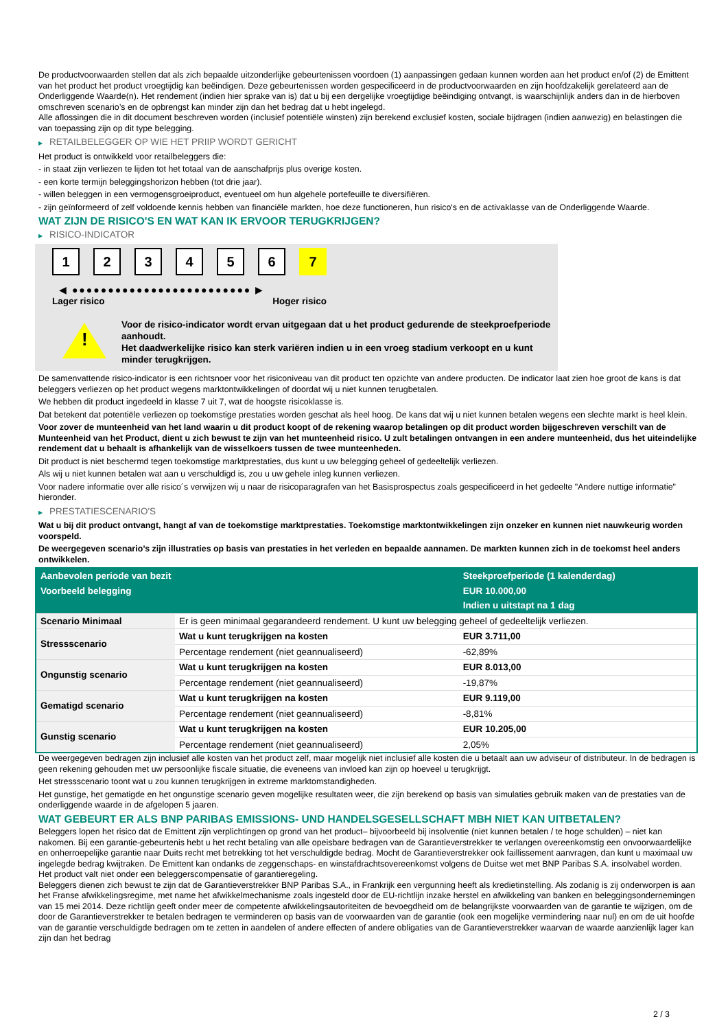De productvoorwaarden stellen dat als zich bepaalde uitzonderlijke gebeurtenissen voordoen (1) aanpassingen gedaan kunnen worden aan het product en/of (2) de Emittent van het product het product vroegtijdig kan beëindigen. Deze gebeurtenissen worden gespecificeerd in de productvoorwaarden en zijn hoofdzakelijk gerelateerd aan de Onderliggende Waarde(n). Het rendement (indien hier sprake van is) dat u bij een dergelijke vroegtijdige beëindiging ontvangt, is waarschijnlijk anders dan in de hierboven omschreven scenario’s en de opbrengst kan minder zijn dan het bedrag dat u hebt ingelegd.
Alle aflossingen die in dit document beschreven worden (inclusief potentiële winsten) zijn berekend exclusief kosten, sociale bijdragen (indien aanwezig) en belastingen die van toepassing zijn op dit type belegging.
▶ RETAILBELEGGER OP WIE HET PRIIP WORDT GERICHT
Het product is ontwikkeld voor retailbeleggers die:
- in staat zijn verliezen te lijden tot het totaal van de aanschafprijs plus overige kosten.
- een korte termijn beleggingshorizon hebben (tot drie jaar).
- willen beleggen in een vermogensgroeiproduct, eventueel om hun algehele portefeuille te diversifiëren.
- zijn geïnformeerd of zelf voldoende kennis hebben van financiële markten, hoe deze functioneren, hun risico's en de activaklasse van de Onderliggende Waarde.
WAT ZIJN DE RISICO'S EN WAT KAN IK ERVOOR TERUGKRIJGEN?
▶ RISICO-INDICATOR
1 2 3 4 5 6 7
◀ ●●●●●●●●●●●●●●●●●●●●●●●●● ▶
Lager risico Hoger risico
!
Voor de risico-indicator wordt ervan uitgegaan dat u het product gedurende de steekproefperiode aanhoudt.
Het daadwerkelijke risico kan sterk variëren indien u in een vroeg stadium verkoopt en u kunt minder terugkrijgen.
De samenvattende risico-indicator is een richtsnoer voor het risiconiveau van dit product ten opzichte van andere producten. De indicator laat zien hoe groot de kans is dat beleggers verliezen op het product wegens marktontwikkelingen of doordat wij u niet kunnen terugbetalen.
We hebben dit product ingedeeld in klasse 7 uit 7, wat de hoogste risicoklasse is.
Dat betekent dat potentiële verliezen op toekomstige prestaties worden geschat als heel hoog. De kans dat wij u niet kunnen betalen wegens een slechte markt is heel klein.
Voor zover de munteenheid van het land waarin u dit product koopt of de rekening waarop betalingen op dit product worden bijgeschreven verschilt van de Munteenheid van het Product, dient u zich bewust te zijn van het munteenheid risico. U zult betalingen ontvangen in een andere munteenheid, dus het uiteindelijke rendement dat u behaalt is afhankelijk van de wisselkoers tussen de twee munteenheden.
Dit product is niet beschermd tegen toekomstige marktprestaties, dus kunt u uw belegging geheel of gedeeltelijk verliezen.
Als wij u niet kunnen betalen wat aan u verschuldigd is, zou u uw gehele inleg kunnen verliezen.
Voor nadere informatie over alle risico´s verwijzen wij u naar de risicoparagrafen van het Basisprospectus zoals gespecificeerd in het gedeelte "Andere nuttige informatie" hieronder.
▶ PRESTATIESCENARIO'S
Wat u bij dit product ontvangt, hangt af van de toekomstige marktprestaties. Toekomstige marktontwikkelingen zijn onzeker en kunnen niet nauwkeurig worden voorspeld.
De weergegeven scenario’s zijn illustraties op basis van prestaties in het verleden en bepaalde aannamen. De markten kunnen zich in de toekomst heel anders ontwikkelen.
| Aanbevolen periode van bezit | | Steekproefperiode (1 kalenderdag) |
| --- | --- | --- |
| Voorbeeld belegging | | EUR 10.000,00 |
| | | Indien u uitstapt na 1 dag |
| Scenario Minimaal | Er is geen minimaal gegarandeerd rendement. U kunt uw belegging geheel of gedeeltelijk verliezen. | |
| Stressscenario | Wat u kunt terugkrijgen na kosten | EUR 3.711,00 |
| | Percentage rendement (niet geannualiseerd) | -62,89% |
| Ongunstig scenario | Wat u kunt terugkrijgen na kosten | EUR 8.013,00 |
| | Percentage rendement (niet geannualiseerd) | -19,87% |
| Gematigd scenario | Wat u kunt terugkrijgen na kosten | EUR 9.119,00 |
| | Percentage rendement (niet geannualiseerd) | -8,81% |
| Gunstig scenario | Wat u kunt terugkrijgen na kosten | EUR 10.205,00 |
| | Percentage rendement (niet geannualiseerd) | 2,05% |
De weergegeven bedragen zijn inclusief alle kosten van het product zelf, maar mogelijk niet inclusief alle kosten die u betaalt aan uw adviseur of distributeur. In de bedragen is geen rekening gehouden met uw persoonlijke fiscale situatie, die eveneens van invloed kan zijn op hoeveel u terugkrijgt.
Het stressscenario toont wat u zou kunnen terugkrijgen in extreme marktomstandigheden.
Het gunstige, het gematigde en het ongunstige scenario geven mogelijke resultaten weer, die zijn berekend op basis van simulaties gebruik maken van de prestaties van de onderliggende waarde in de afgelopen 5 jaaren.
WAT GEBEURT ER ALS BNP PARIBAS EMISSIONS- UND HANDELSGESELLSCHAFT MBH NIET KAN UITBETALEN?
Beleggers lopen het risico dat de Emittent zijn verplichtingen op grond van het product– bijvoorbeeld bij insolventie (niet kunnen betalen / te hoge schulden) – niet kan nakomen. Bij een garantie-gebeurtenis hebt u het recht betaling van alle opeisbare bedragen van de Garantieverstrekker te verlangen overeenkomstig een onvoorwaardelijke en onherroepelijke garantie naar Duits recht met betrekking tot het verschuldigde bedrag. Mocht de Garantieverstrekker ook faillissement aanvragen, dan kunt u maximaal uw ingelegde bedrag kwijtraken. De Emittent kan ondanks de zeggenschaps- en winstafdrachtsovereenkomst volgens de Duitse wet met BNP Paribas S.A. insolvabel worden. Het product valt niet onder een beleggerscompensatie of garantieregeling.
Beleggers dienen zich bewust te zijn dat de Garantieverstrekker BNP Paribas S.A., in Frankrijk een vergunning heeft als kredietinstelling. Als zodanig is zij onderworpen is aan het Franse afwikkelingsregime, met name het afwikkelmechanisme zoals ingesteld door de EU-richtlijn inzake herstel en afwikkeling van banken en beleggingsondernemingen van 15 mei 2014. Deze richtlijn geeft onder meer de competente afwikkelingsautoriteiten de bevoegdheid om de belangrijkste voorwaarden van de garantie te wijzigen, om de door de Garantieverstrekker te betalen bedragen te verminderen op basis van de voorwaarden van de garantie (ook een mogelijke vermindering naar nul) en om de uit hoofde van de garantie verschuldigde bedragen om te zetten in aandelen of andere effecten of andere obligaties van de Garantieverstrekker waarvan de waarde aanzienlijk lager kan zijn dan het bedrag
2 / 3